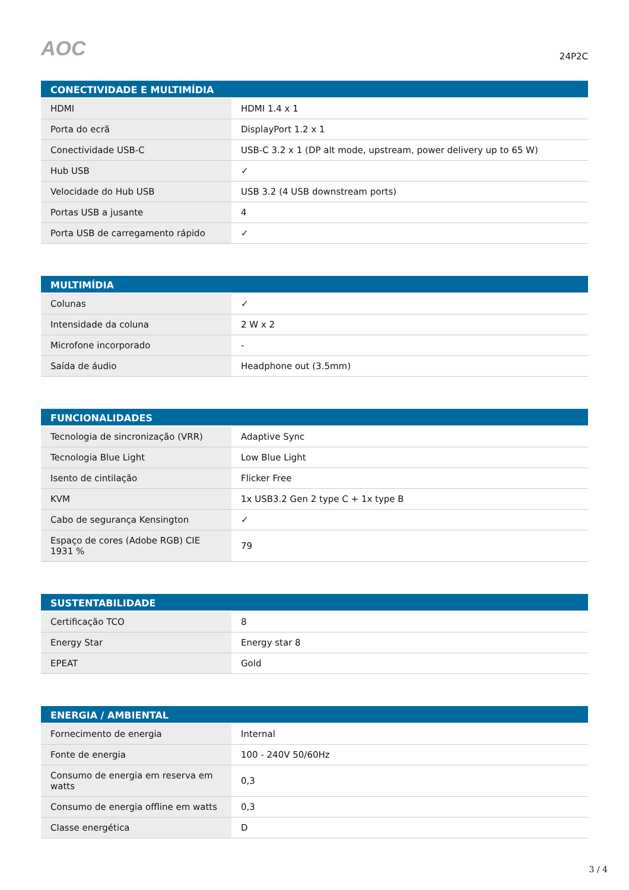AOC
24P2C
| CONECTIVIDADE E MULTIMÍDIA | |
| --- | --- |
| HDMI | HDMI 1.4 x 1 |
| Porta do ecrã | DisplayPort 1.2 x 1 |
| Conectividade USB-C | USB-C 3.2 x 1 (DP alt mode, upstream, power delivery up to 65 W) |
| Hub USB | ✓ |
| Velocidade do Hub USB | USB 3.2 (4 USB downstream ports) |
| Portas USB a jusante | 4 |
| Porta USB de carregamento rápido | ✓ |
| MULTIMÍDIA | |
| --- | --- |
| Colunas | ✓ |
| Intensidade da coluna | 2 W x 2 |
| Microfone incorporado | - |
| Saída de áudio | Headphone out (3.5mm) |
| FUNCIONALIDADES | |
| --- | --- |
| Tecnologia de sincronização (VRR) | Adaptive Sync |
| Tecnologia Blue Light | Low Blue Light |
| Isento de cintilação | Flicker Free |
| KVM | 1x USB3.2 Gen 2 type C + 1x type B |
| Cabo de segurança Kensington | ✓ |
| Espaço de cores (Adobe RGB) CIE 1931 % | 79 |
| SUSTENTABILIDADE | |
| --- | --- |
| Certificação TCO | 8 |
| Energy Star | Energy star 8 |
| EPEAT | Gold |
| ENERGIA / AMBIENTAL | |
| --- | --- |
| Fornecimento de energia | Internal |
| Fonte de energia | 100 - 240V 50/60Hz |
| Consumo de energia em reserva em watts | 0,3 |
| Consumo de energia offline em watts | 0,3 |
| Classe energética | D |
3 / 4